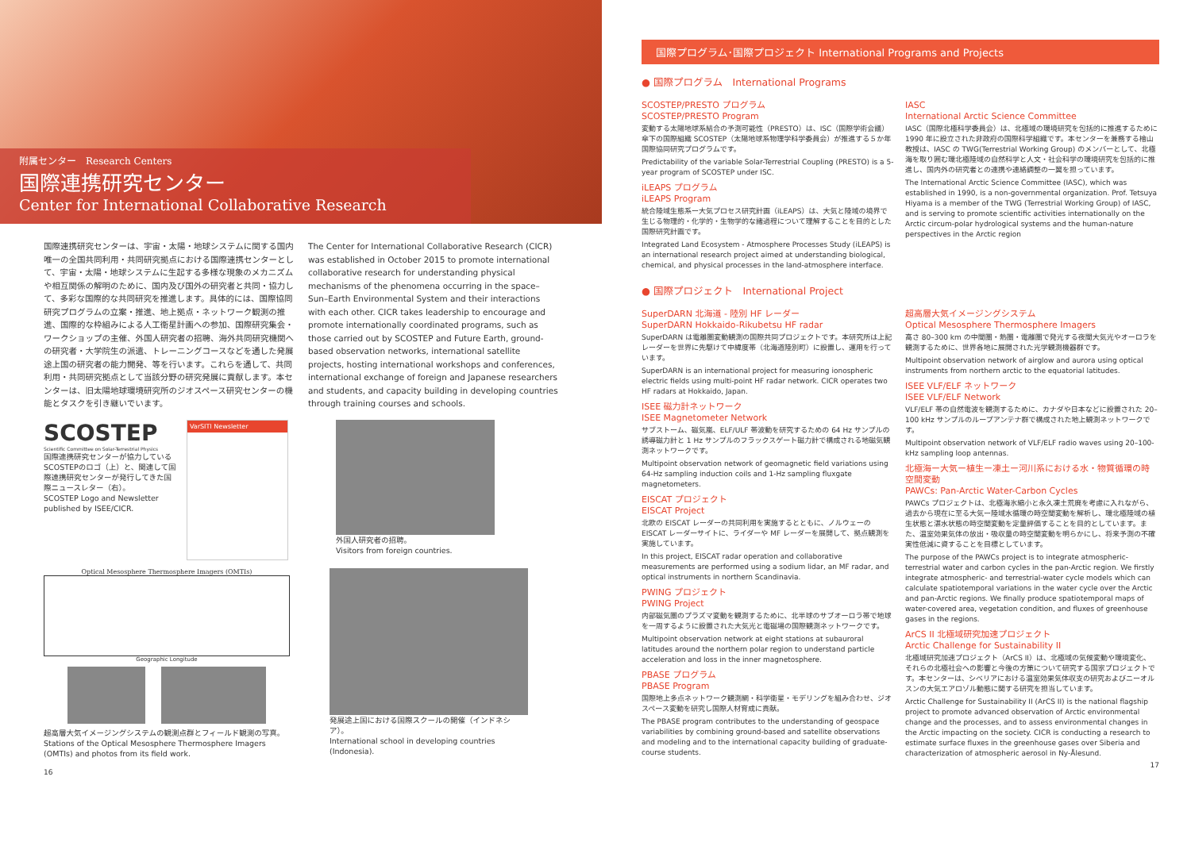附属センター　Research Centers
国際連携研究センター
Center for International Collaborative Research
国際連携研究センターは、宇宙・太陽・地球システムに関する国内唯一の全国共同利用・共同研究拠点における国際連携センターとして、宇宙・太陽・地球システムに生起する多様な現象のメカニズムや相互関係の解明のために、国内及び国外の研究者と共同・協力して、多彩な国際的な共同研究を推進します。具体的には、国際協同研究プログラムの立案・推進、地上拠点・ネットワーク観測の推進、国際的な枠組みによる人工衛星計画への参加、国際研究集会・ワークショップの主催、外国人研究者の招聘、海外共同研究機関への研究者・大学院生の派遣、トレーニングコースなどを通した発展途上国の研究者の能力開発、等を行います。これらを通して、共同利用・共同研究拠点として当該分野の研究発展に貢献します。本センターは、旧太陽地球環境研究所のジオスペース研究センターの機能とタスクを引き継いでいます。
The Center for International Collaborative Research (CICR) was established in October 2015 to promote international collaborative research for understanding physical mechanisms of the phenomena occurring in the space–Sun–Earth Environmental System and their interactions with each other. CICR takes leadership to encourage and promote internationally coordinated programs, such as those carried out by SCOSTEP and Future Earth, ground-based observation networks, international satellite projects, hosting international workshops and conferences, international exchange of foreign and Japanese researchers and students, and capacity building in developing countries through training courses and schools.
SCOSTEP
Scientific Committee on Solar-Terrestrial Physics
国際連携研究センターが協力しているSCOSTEPのロゴ（上）と、関連して国際連携研究センターが発行してきた国際ニュースレター（右）。
SCOSTEP Logo and Newsletter published by ISEE/CICR.
VarSITI Newsletter
外国人研究者の招聘。
Visitors from foreign countries.
Optical Mesosphere Thermosphere Imagers (OMTIs)
Geographic Longitude
超高層大気イメージングシステムの観測点群とフィールド観測の写真。
Stations of the Optical Mesosphere Thermosphere Imagers (OMTIs) and photos from its field work.
発展途上国における国際スクールの開催（インドネシア）。
International school in developing countries (Indonesia).
16
国際プログラム･国際プロジェクト International Programs and Projects
● 国際プログラム　International Programs
SCOSTEP/PRESTO プログラム
SCOSTEP/PRESTO Program
変動する太陽地球系結合の予測可能性（PRESTO）は、ISC（国際学術会議）傘下の国際組織 SCOSTEP（太陽地球系物理学科学委員会）が推進する５か年国際協同研究プログラムです。
Predictability of the variable Solar-Terrestrial Coupling (PRESTO) is a 5-year program of SCOSTEP under ISC.
iLEAPS プログラム
iLEAPS Program
統合陸域生態系ー大気プロセス研究計画（iLEAPS）は、大気と陸域の境界で生じる物理的・化学的・生物学的な諸過程について理解することを目的とした国際研究計画です。
Integrated Land Ecosystem - Atmosphere Processes Study (iLEAPS) is an international research project aimed at understanding biological, chemical, and physical processes in the land-atmosphere interface.
IASC
International Arctic Science Committee
IASC（国際北極科学委員会）は、北極域の環境研究を包括的に推進するために 1990 年に設立された非政府の国際科学組織です。本センターを兼務する檜山教授は、IASC の TWG(Terrestrial Working Group) のメンバーとして、北極海を取り囲む環北極陸域の自然科学と人文・社会科学の環境研究を包括的に推進し、国内外の研究者との連携や連絡調整の一翼を担っています。
The International Arctic Science Committee (IASC), which was established in 1990, is a non-governmental organization. Prof. Tetsuya Hiyama is a member of the TWG (Terrestrial Working Group) of IASC, and is serving to promote scientific activities internationally on the Arctic circum-polar hydrological systems and the human-nature perspectives in the Arctic region
● 国際プロジェクト　International Project
SuperDARN 北海道 - 陸別 HF レーダー
SuperDARN Hokkaido-Rikubetsu HF radar
SuperDARN は電離圏変動観測の国際共同プロジェクトです。本研究所は上記レーダーを世界に先駆けて中緯度帯（北海道陸別町）に設置し、運用を行っています。
SuperDARN is an international project for measuring ionospheric electric fields using multi-point HF radar network. CICR operates two HF radars at Hokkaido, Japan.
ISEE 磁力計ネットワーク
ISEE Magnetometer Network
サブストーム、磁気嵐、ELF/ULF 帯波動を研究するための 64 Hz サンプルの誘導磁力計と 1 Hz サンプルのフラックスゲート磁力計で構成される地磁気観測ネットワークです。
Multipoint observation network of geomagnetic field variations using 64-Hz sampling induction coils and 1-Hz sampling fluxgate magnetometers.
EISCAT プロジェクト
EISCAT Project
北欧の EISCAT レーダーの共同利用を実施するとともに、ノルウェーの EISCAT レーダーサイトに、ライダーや MF レーダーを展開して、拠点観測を実施しています。
In this project, EISCAT radar operation and collaborative measurements are performed using a sodium lidar, an MF radar, and optical instruments in northern Scandinavia.
PWING プロジェクト
PWING Project
内部磁気圏のプラズマ変動を観測するために、北半球のサブオーロラ帯で地球を一周するように設置された大気光と電磁場の国際観測ネットワークです。
Multipoint observation network at eight stations at subauroral latitudes around the northern polar region to understand particle acceleration and loss in the inner magnetosphere.
PBASE プログラム
PBASE Program
国際地上多点ネットワーク観測網・科学衛星・モデリングを組み合わせ、ジオスペース変動を研究し国際人材育成に貢献。
The PBASE program contributes to the understanding of geospace variabilities by combining ground-based and satellite observations and modeling and to the international capacity building of graduate-course students.
超高層大気イメージングシステム
Optical Mesosphere Thermosphere Imagers
高さ 80–300 km の中間圏・熱圏・電離圏で発光する夜間大気光やオーロラを観測するために、世界各地に展開された光学観測機器群です。
Multipoint observation network of airglow and aurora using optical instruments from northern arctic to the equatorial latitudes.
ISEE VLF/ELF ネットワーク
ISEE VLF/ELF Network
VLF/ELF 帯の自然電波を観測するために、カナダや日本などに設置された 20–100 kHz サンプルのループアンテナ群で構成された地上観測ネットワークです。
Multipoint observation network of VLF/ELF radio waves using 20–100-kHz sampling loop antennas.
北極海ー大気ー植生ー凍土ー河川系における水・物質循環の時空間変動
PAWCs: Pan-Arctic Water-Carbon Cycles
PAWCs プロジェクトは、北極海氷縮小と永久凍土荒廃を考慮に入れながら、過去から現在に至る大気ー陸域水循環の時空間変動を解析し、環北極陸域の植生状態と湛水状態の時空間変動を定量評価することを目的としています。また、温室効果気体の放出・吸収量の時空間変動を明らかにし、将来予測の不確実性低減に資することを目標としています。
The purpose of the PAWCs project is to integrate atmospheric- terrestrial water and carbon cycles in the pan-Arctic region. We firstly integrate atmospheric- and terrestrial-water cycle models which can calculate spatiotemporal variations in the water cycle over the Arctic and pan-Arctic regions. We finally produce spatiotemporal maps of water-covered area, vegetation condition, and fluxes of greenhouse gases in the regions.
ArCS II 北極域研究加速プロジェクト
Arctic Challenge for Sustainability II
北極域研究加速プロジェクト（ArCS II）は、北極域の気候変動や環境変化、それらの北極社会への影響と今後の方策について研究する国家プロジェクトです。本センターは、シベリアにおける温室効果気体収支の研究およびニーオルスンの大気エアロゾル動態に関する研究を担当しています。
Arctic Challenge for Sustainability II (ArCS II) is the national flagship project to promote advanced observation of Arctic environmental change and the processes, and to assess environmental changes in the Arctic impacting on the society. CICR is conducting a research to estimate surface fluxes in the greenhouse gases over Siberia and characterization of atmospheric aerosol in Ny-Ålesund.
17